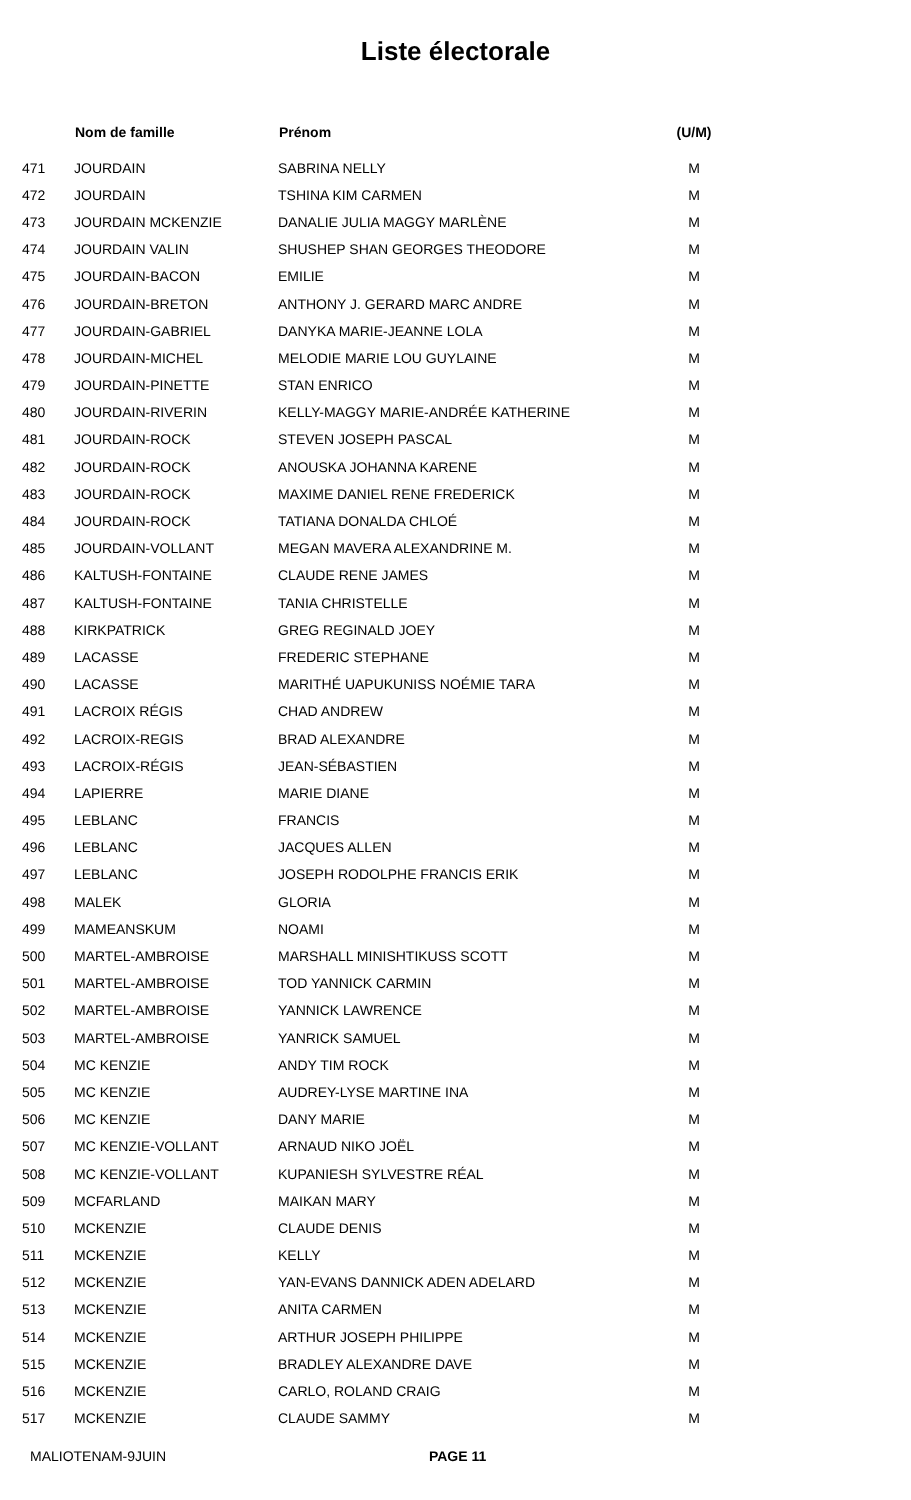Liste électorale
| | Nom de famille | Prénom | (U/M) |
| --- | --- | --- | --- |
| 471 | JOURDAIN | SABRINA NELLY | M |
| 472 | JOURDAIN | TSHINA KIM CARMEN | M |
| 473 | JOURDAIN MCKENZIE | DANALIE JULIA MAGGY MARLÈNE | M |
| 474 | JOURDAIN VALIN | SHUSHEP SHAN GEORGES THEODORE | M |
| 475 | JOURDAIN-BACON | EMILIE | M |
| 476 | JOURDAIN-BRETON | ANTHONY J. GERARD MARC ANDRE | M |
| 477 | JOURDAIN-GABRIEL | DANYKA MARIE-JEANNE LOLA | M |
| 478 | JOURDAIN-MICHEL | MELODIE MARIE LOU GUYLAINE | M |
| 479 | JOURDAIN-PINETTE | STAN ENRICO | M |
| 480 | JOURDAIN-RIVERIN | KELLY-MAGGY MARIE-ANDRÉE KATHERINE | M |
| 481 | JOURDAIN-ROCK | STEVEN JOSEPH PASCAL | M |
| 482 | JOURDAIN-ROCK | ANOUSKA JOHANNA KARENE | M |
| 483 | JOURDAIN-ROCK | MAXIME DANIEL RENE FREDERICK | M |
| 484 | JOURDAIN-ROCK | TATIANA DONALDA CHLOÉ | M |
| 485 | JOURDAIN-VOLLANT | MEGAN MAVERA ALEXANDRINE M. | M |
| 486 | KALTUSH-FONTAINE | CLAUDE RENE JAMES | M |
| 487 | KALTUSH-FONTAINE | TANIA CHRISTELLE | M |
| 488 | KIRKPATRICK | GREG REGINALD JOEY | M |
| 489 | LACASSE | FREDERIC STEPHANE | M |
| 490 | LACASSE | MARITHÉ UAPUKUNISS NOÉMIE TARA | M |
| 491 | LACROIX RÉGIS | CHAD ANDREW | M |
| 492 | LACROIX-REGIS | BRAD ALEXANDRE | M |
| 493 | LACROIX-RÉGIS | JEAN-SÉBASTIEN | M |
| 494 | LAPIERRE | MARIE DIANE | M |
| 495 | LEBLANC | FRANCIS | M |
| 496 | LEBLANC | JACQUES ALLEN | M |
| 497 | LEBLANC | JOSEPH RODOLPHE FRANCIS ERIK | M |
| 498 | MALEK | GLORIA | M |
| 499 | MAMEANSKUM | NOAMI | M |
| 500 | MARTEL-AMBROISE | MARSHALL MINISHTIKUSS SCOTT | M |
| 501 | MARTEL-AMBROISE | TOD YANNICK CARMIN | M |
| 502 | MARTEL-AMBROISE | YANNICK LAWRENCE | M |
| 503 | MARTEL-AMBROISE | YANRICK SAMUEL | M |
| 504 | MC KENZIE | ANDY TIM ROCK | M |
| 505 | MC KENZIE | AUDREY-LYSE MARTINE INA | M |
| 506 | MC KENZIE | DANY MARIE | M |
| 507 | MC KENZIE-VOLLANT | ARNAUD NIKO JOËL | M |
| 508 | MC KENZIE-VOLLANT | KUPANIESH SYLVESTRE RÉAL | M |
| 509 | MCFARLAND | MAIKAN MARY | M |
| 510 | MCKENZIE | CLAUDE DENIS | M |
| 511 | MCKENZIE | KELLY | M |
| 512 | MCKENZIE | YAN-EVANS DANNICK ADEN ADELARD | M |
| 513 | MCKENZIE | ANITA CARMEN | M |
| 514 | MCKENZIE | ARTHUR JOSEPH PHILIPPE | M |
| 515 | MCKENZIE | BRADLEY ALEXANDRE DAVE | M |
| 516 | MCKENZIE | CARLO, ROLAND CRAIG | M |
| 517 | MCKENZIE | CLAUDE SAMMY | M |
MALIOTENAM-9JUIN PAGE 11